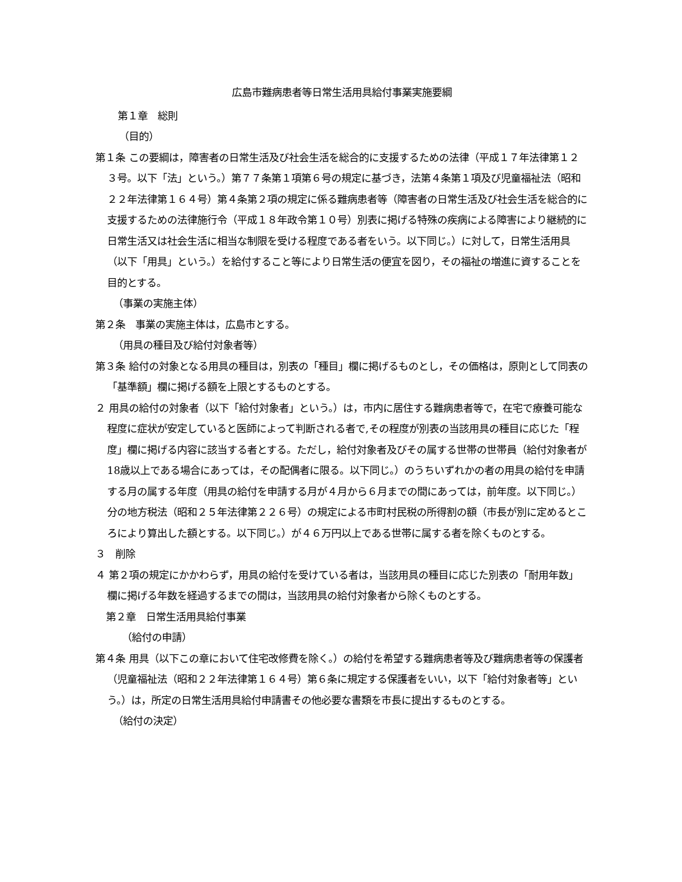広島市難病患者等日常生活用具給付事業実施要綱
第１章　総則
（目的）
第１条 この要綱は，障害者の日常生活及び社会生活を総合的に支援するための法律（平成１７年法律第１２３号。以下「法」という。）第７７条第１項第６号の規定に基づき，法第４条第１項及び児童福祉法（昭和２２年法律第１６４号）第４条第２項の規定に係る難病患者等（障害者の日常生活及び社会生活を総合的に支援するための法律施行令（平成１８年政令第１０号）別表に掲げる特殊の疾病による障害により継続的に日常生活又は社会生活に相当な制限を受ける程度である者をいう。以下同じ。）に対して，日常生活用具（以下「用具」という。）を給付すること等により日常生活の便宜を図り，その福祉の増進に資することを目的とする。
（事業の実施主体）
第２条　事業の実施主体は，広島市とする。
（用具の種目及び給付対象者等）
第３条 給付の対象となる用具の種目は，別表の「種目」欄に掲げるものとし，その価格は，原則として同表の「基準額」欄に掲げる額を上限とするものとする。
２ 用具の給付の対象者（以下「給付対象者」という。）は，市内に居住する難病患者等で，在宅で療養可能な程度に症状が安定していると医師によって判断される者で,その程度が別表の当該用具の種目に応じた「程度」欄に掲げる内容に該当する者とする。ただし，給付対象者及びその属する世帯の世帯員（給付対象者が18歳以上である場合にあっては，その配偶者に限る。以下同じ。）のうちいずれかの者の用具の給付を申請する月の属する年度（用具の給付を申請する月が４月から６月までの間にあっては，前年度。以下同じ。）分の地方税法（昭和２５年法律第２２６号）の規定による市町村民税の所得割の額（市長が別に定めるところにより算出した額とする。以下同じ。）が４６万円以上である世帯に属する者を除くものとする。
３　削除
４ 第２項の規定にかかわらず，用具の給付を受けている者は，当該用具の種目に応じた別表の「耐用年数」欄に掲げる年数を経過するまでの間は，当該用具の給付対象者から除くものとする。
第２章　日常生活用具給付事業
（給付の申請）
第４条 用具（以下この章において住宅改修費を除く。）の給付を希望する難病患者等及び難病患者等の保護者（児童福祉法（昭和２２年法律第１６４号）第６条に規定する保護者をいい，以下「給付対象者等」という。）は，所定の日常生活用具給付申請書その他必要な書類を市長に提出するものとする。
（給付の決定）